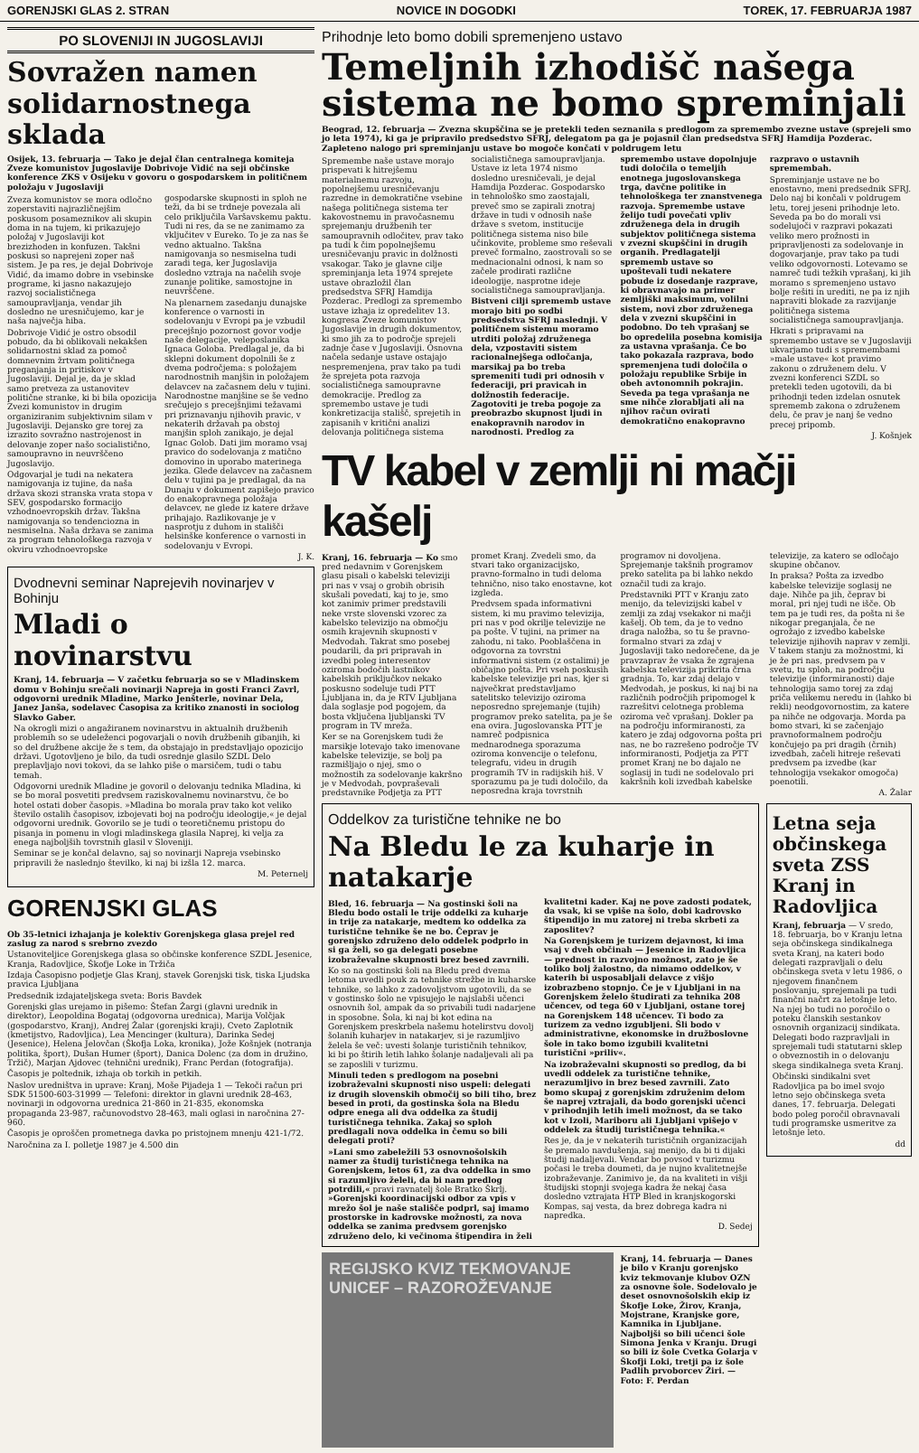GORENJSKI GLAS 2. STRAN NOVICE IN DOGODKI TOREK, 17. FEBRUARJA 1987
PO SLOVENIJI IN JUGOSLAVIJI
Sovražen namen solidarnostnega sklada
Osijek, 13. februarja — Tako je dejal član centralnega komiteja Zveze komunistov Jugoslavije Dobrivoje Vidić na seji občinske konference ZKS v Osijeku v govoru o gospodarskem in političnem položaju v Jugoslaviji
Zveza komunistov se mora odločno zoperstaviti najrazličnejšim poskusom posameznikov ali skupin doma in na tujem, ki prikazujejo položaj v Jugoslaviji kot brezizhoden in konfuzen. Takšni poskusi so naprejeni zoper naš sistem. Je pa res, je dejal Dobrivoje Vidić, da imamo dobre in vsebinske programe, ki jasno nakazujejo razvoj socialističnega samoupravljanja, vendar jih dosledno ne uresničujemo, kar je naša največja hiba.
Dobrivoje Vidić je ostro obsodil pobudo, da bi oblikovali nekakšen solidarnostni sklad za pomoč domnevnim žrtvam političnega preganjanja in pritiskov v Jugoslaviji. Dejal je, da je sklad samo pretveza za ustanovitev politične stranke, ki bi bila opozicija Zvezi komunistov in drugim organiziranim subjektivnim silam v Jugoslaviji. Dejansko gre torej za izrazito sovražno nastrojenost in delovanje zoper našo socialistično, samoupravno in neuvrščeno Jugoslavijo.
Odgovarjal je tudi na nekatera namigovanja iz tujine, da naša država skozi stranska vrata stopa v SEV, gospodarsko formacijo vzhodnoevropskih držav. Takšna namigovanja so tendenciozna in nesmiselna. Naša država se zanima za program tehnološkega razvoja v okviru vzhodnoevropske gospodarske skupnosti in sploh ne teži, da bi se trdneje povezala ali celo priključila Varšavskemu paktu. Tudi ni res, da se ne zanimamo za vključitev v Eureko. To je za nas še vedno aktualno. Takšna namigovanja so nesmiselna tudi zaradi tega, ker Jugoslavija dosledno vztraja na načelih svoje zunanje politike, samostojne in neuvrščene.
Na plenarnem zasedanju dunajske konference o varnosti in sodelovanju v Evropi pa je vzbudil precejšnjo pozornost govor vodje naše delegacije, veleposlanika Ignaca Goloba. Predlagal je, da bi sklepni dokument dopolnili še z dvema področjema: s položajem narodnostnih manjšin in položajem delavcev na začasnem delu v tujini. Narodnostne manjšine se še vedno srečujejo s precejšnjimi težavami pri priznavanju njihovih pravic, v nekaterih državah pa obstoj manjšin sploh zanikajo, je dejal Ignac Golob. Dati jim moramo vsaj pravico do sodelovanja z matično domovino in uporabo materinega jezika. Glede delavcev na začasnem delu v tujini pa je predlagal, da na Dunaju v dokument zapišejo pravico do enakopravnega položaja delavcev, ne glede iz katere države prihajajo. Razlikovanje je v nasprotju z duhom in stališči helsinške konference o varnosti in sodelovanju v Evropi.
J. K.
Dvodnevni seminar Naprejevih novinarjev v Bohinju
Mladi o novinarstvu
Kranj, 14. februarja — V začetku februarja so se v Mladinskem domu v Bohinju srečali novinarji Napreja in gosti Franci Zavrl, odgovorni urednik Mladine, Marko Jenšterle, novinar Dela, Janez Janša, sodelavec Časopisa za kritiko znanosti in sociolog Slavko Gaber.
Na okrogli mizi o angažiranem novinarstvu in aktualnih družbenih problemih so se udeleženci pogovarjali o novih družbenih gibanjih, ki so del družbene akcije že s tem, da obstajajo in predstavljajo opozicijo državi. Ugotovljeno je bilo, da tudi osrednje glasilo SZDL Delo preplavljajo novi tokovi, da se lahko piše o marsičem, tudi o tabu temah.
Odgovorni urednik Mladine je govoril o delovanju tednika Mladina, ki se bo moral posvetiti predvsem raziskovalnemu novinarstvu, če bo hotel ostati dober časopis. »Mladina bo morala prav tako kot veliko število ostalih časopisov, izbojevati boj na področju ideologije,« je dejal odgovorni urednik. Govorilo se je tudi o teoretičnemu pristopu do pisanja in pomenu in vlogi mladinskega glasila Naprej, ki velja za enega najboljših tovrstnih glasil v Sloveniji.
Seminar se je končal delavno, saj so novinarji Napreja vsebinsko pripravili že naslednjo številko, ki naj bi izšla 12. marca.
M. Peternelj
GORENJSKI GLAS
Ob 35-letnici izhajanja je kolektiv Gorenjskega glasa prejel red zaslug za narod s srebrno zvezdo
Ustanoviteljice Gorenjskega glasa so občinske konference SZDL Jesenice, Kranja, Radovljice, Škofje Loke in Tržiča
Izdaja Časopisno podjetje Glas Kranj, stavek Gorenjski tisk, tiska Ljudska pravica Ljubljana
Predsednik izdajateljskega sveta: Boris Bavdek
Gorenjski glas urejamo in pišemo: Štefan Žargi (glavni urednik in direktor), Leopoldina Bogataj (odgovorna urednica), Marija Volčjak (gospodarstvo, Kranj), Andrej Žalar (gorenjski kraji), Cveto Zaplotnik (kmetijstvo, Radovljica), Lea Mencinger (kultura), Darinka Sedej (Jesenice), Helena Jelovčan (Škofja Loka, kronika), Jože Košnjek (notranja politika, šport), Dušan Humer (šport), Danica Dolenc (za dom in družino, Tržič), Marjan Ajdovec (tehnični urednik), Franc Perdan (fotografija).
Časopis je poltednik, izhaja ob torkih in petkih.
Naslov uredništva in uprave: Kranj, Moše Pijadeja 1 — Tekoči račun pri SDK 51500-603-31999 — Telefoni: direktor in glavni urednik 28-463, novinarji in odgovorna urednica 21-860 in 21-835, ekonomska propaganda 23-987, računovodstvo 28-463, mali oglasi in naročnina 27-960.
Časopis je oproščen prometnega davka po pristojnem mnenju 421-1/72.
Naročnina za I. polletje 1987 je 4.500 din
Prihodnje leto bomo dobili spremenjeno ustavo
Temeljnih izhodišč našega sistema ne bomo spreminjali
Beograd, 12. februarja — Zvezna skupščina se je pretekli teden seznanila s predlogom za spremembo zvezne ustave (sprejeli smo jo leta 1974), ki ga je pripravilo predsedstvo SFRJ, delegatom pa ga je pojasnil član predsedstva SFRJ Hamdija Pozderac. Zapleteno nalogo pri spreminjanju ustave bo mogoče končati v poldrugem letu
Spremembe naše ustave morajo prispevati k hitrejšemu materialnemu razvoju, popolnejšemu uresničevanju razredne in demokratične vsebine našega političnega sistema ter kakovostnemu in pravočasnemu sprejemanju družbenih ter samoupravnih odločitev, prav tako pa tudi k čim popolnejšemu uresničevanju pravic in dolžnosti vsakogar. Tako je glavne cilje spreminjanja leta 1974 sprejete ustave obrazložil član predsedstva SFRJ Hamdija Pozderac. Predlogi za spremembo ustave izhaja iz opredelitev 13. kongresa Zveze komunistov Jugoslavije in drugih dokumentov, ki smo jih za to področje sprejeli zadnje čase v Jugoslaviji. Osnovna načela sedanje ustave ostajajo nespremenjena, prav tako pa tudi že sprejeta pota razvoja socialističnega samoupravne demokracije. Predlog za spremembo ustave je tudi konkretizacija stališč, sprejetih in zapisanih v kritični analizi delovanja političnega sistema socialističnega samoupravljanja. Ustave iz leta 1974 nismo dosledno uresničevali, je dejal Hamdija Pozderac. Gospodarsko in tehnološko smo zaostajali, preveč smo se zapirali znotraj države in tudi v odnosih naše države s svetom, institucije političnega sistema niso bile učinkovite, probleme smo reševali preveč formalno, zaostrovali so se mednacionalni odnosi, k nam so začele prodirati različne ideologije, nasprotne ideje socialističnega samoupravljanja.
Bistveni cilji sprememb ustave morajo biti po sodbi predsedstva SFRJ naslednji. V političnem sistemu moramo utrditi položaj združenega dela, vzpostaviti sistem racionalnejšega odločanja, marsikaj pa bo treba spremeniti tudi pri odnosih v federaciji, pri pravicah in dolžnostih federacije. Zagotoviti je treba pogoje za preobrazbo skupnost ljudi in enakopravnih narodov in narodnosti. Predlog za spremembo ustave dopolnjuje tudi določila o temeljih enotnega jugoslovanskega trga, davčne politike in tehnološkega ter znanstvenega razvoja. Spremembe ustave želijo tudi povečati vpliv združenega dela in drugih subjektov političnega sistema v zvezni skupščini in drugih organih. Predlagatelji sprememb ustave so upoštevali tudi nekatere pobude iz dosedanje razprave, ki obravnavajo na primer zemljiški maksimum, volilni sistem, novi zbor združenega dela v zvezni skupščini in podobno. Do teh vprašanj se bo opredelila posebna komisija za ustavna vprašanja. Če bo tako pokazala razprava, bodo spremenjena tudi določila o položaju republike Srbije in obeh avtonomnih pokrajin. Seveda pa tega vprašanja ne sme nihče zlorabljati ali na njihov račun ovirati demokratično enakopravno razpravo o ustavnih spremembah.
Spreminjanje ustave ne bo enostavno, meni predsednik SFRJ. Delo naj bi končali v poldrugem letu, torej jeseni prihodnje leto. Seveda pa bo do morali vsi sodelujoči v razpravi pokazati veliko mero prožnosti in pripravljenosti za sodelovanje in dogovarjanje, prav tako pa tudi veliko odgovornosti. Lotevamo se namreč tudi težkih vprašanj, ki jih moramo s spremenjeno ustavo bolje rešiti in urediti, ne pa iz njih napraviti blokade za razvijanje političnega sistema socialističnega samoupravljanja.
Hkrati s pripravami na spremembo ustave se v Jugoslaviji ukvarjamo tudi s spremembami »male ustave« kot pravimo zakonu o združenem delu. V zvezni konferenci SZDL so pretekli teden ugotovili, da bi prihodnji teden izdelan osnutek sprememb zakona o združenem delu, če prav je nanj še vedno precej pripomb.
J. Košnjek
TV kabel v zemlji ni mačji kašelj
Kranj, 16. februarja — Ko smo pred nedavnim v Gorenjskem glasu pisali o kabelski televiziji pri nas v vsaj o grobih obrisih skušali povedati, kaj to je, smo kot zanimiv primer predstavili neke vrste slovenski vzorec za kabelsko televizijo na območju osmih krajevnih skupnosti v Medvodah. Takrat smo posebej poudarili, da pri pripravah in izvedbi poleg interesentov oziroma bodočih lastnikov kabelskih priključkov nekako poskusno sodeluje tudi PTT Ljubljana in, da je RTV Ljubljana dala soglasje pod pogojem, da bosta vključena ljubljanski TV program in TV mreža.
Ker se na Gorenjskem tudi že marsikje lotevajo tako imenovane kabelske televizije, se bolj pa razmišljajo o njej, smo o možnostih za sodelovanje kakršno je v Medvodah, povpraševali predstavnike Podjetja za PTT promet Kranj. Zvedeli smo, da stvari tako organizacijsko, pravno-formalno in tudi deloma tehnično, niso tako enostavne, kot izgleda.
Predvsem spada informativni sistem, ki mu pravimo televizija, pri nas v pod okrilje televizije ne pa pošte. V tujini, na primer na zahodu, ni tako. Pooblaščena in odgovorna za tovrstni informativni sistem (z ostalimi) je običajno pošta. Pri vseh poskusih kabelske televizije pri nas, kjer si največkrat predstavljamo satelitsko televizijo oziroma neposredno sprejemanje (tujih) programov preko satelita, pa je še ena ovira. Jugoslovanska PTT je namreč podpisnica mednarodnega sporazuma oziroma konvencije o telefonu, telegrafu, videu in drugih programih TV in radijskih hiš. V sporazumu pa je tudi določilo, da neposredna kraja tovrstnih programov ni dovoljena. Sprejemanje takšnih programov preko satelita pa bi lahko nekdo označil tudi za krajo.
Predstavniki PTT v Kranju zato menijo, da televizijski kabel v zemlji za zdaj vsekakor ni mačji kašelj. Ob tem, da je to vedno draga naložba, so tu še pravno-formalno stvari za zdaj v Jugoslaviji tako nedorečene, da je pravzaprav že vsaka že zgrajena kabelska televizija prikrita črna gradnja. To, kar zdaj delajo v Medvodah, je poskus, ki naj bi na različnih področjih pripomogel k razrešitvi celotnega problema oziroma več vprašanj. Dokler pa na področju informiranosti, za katero je zdaj odgovorna pošta pri nas, ne bo razrešeno področje TV informiranosti, Podjetja za PTT promet Kranj ne bo dajalo ne soglasij in tudi ne sodelovalo pri kakršnih koli izvedbah kabelske televizije, za katero se odločajo skupine občanov.
In praksa? Pošta za izvedbo kabelske televizije soglasij ne daje. Nihče pa jih, čeprav bi moral, pri njej tudi ne išče. Ob tem pa je tudi res, da pošta ni še nikogar preganjala, če ne ogrožajo z izvedbo kabelske televizije njihovih naprav v zemlji. V takem stanju za možnostmi, ki je že pri nas, predvsem pa v svetu, tu sploh, na področju televizije (informiranosti) daje tehnologija samo torej za zdaj priča velikemu neredu in (lahko bi rekli) neodgovornostim, za katere pa nihče ne odgovarja. Morda pa bomo stvari, ki se začenjajo pravnoformalnem področju končujejo pa pri dragih (črnih) izvedbah, začeli hitreje reševati predvsem pa izvedbe (kar tehnologija vsekakor omogoča) poenotili.
A. Žalar
Oddelkov za turistične tehnike ne bo
Na Bledu le za kuharje in natakarje
Bled, 16. februarja — Na gostinski šoli na Bledu bodo ostali le trije oddelki za kuharje in trije za natakarje, medtem ko oddelka za turistične tehnike še ne bo. Čeprav je gorenjsko združeno delo oddelek podprlo in si ga želi, so ga delegati posebne izobraževalne skupnosti brez besed zavrnili.
Ko so na gostinski šoli na Bledu pred dvema letoma uvedli pouk za tehnike strežbe in kuharske tehnike, so lahko z zadovoljstvom ugotovili, da se v gostinsko šolo ne vpisujejo le najslabši učenci osnovnih šol, ampak da so privabili tudi nadarjene in sposobne. Šola, ki naj bi kot edina na Gorenjskem preskrbela našemu hotelirstvu dovolj šolanih kuharjev in natakarjev, si je razumljivo želela še več: uvesti šolanje turističnih tehnikov, ki bi po štirih letih lahko šolanje nadaljevali ali pa se zaposlili v turizmu.
Minuli teden s predlogom na posebni izobraževalni skupnosti niso uspeli: delegati iz drugih slovenskih območij so bili tiho, brez besed in proti, da gostinska šola na Bledu odpre enega ali dva oddelka za študij turističnega tehnika. Zakaj so sploh predlagali nova oddelka in čemu so bili delegati proti?
»Lani smo zabeležili 53 osnovnošolskih namer za študij turističnega tehnika na Gorenjskem, letos 61, za dva oddelka in smo si razumljivo želeli, da bi nam predlog potrdili,« pravi ravnatelj šole Bratko Škrlj. »Gorenjski koordinacijski odbor za vpis v mrežo šol je naše stališče podprl, saj imamo prostorske in kadrovske možnosti, za nova oddelka se zanima predvsem gorenjsko združeno delo, ki večinoma štipendira in želi kvalitetni kader. Kaj ne pove zadosti podatek, da vsak, ki se vpiše na šolo, dobi kadrovsko štipendijo in mu zatorej ni treba skrbeti za zaposlitev?
Na Gorenjskem je turizem dejavnost, ki ima vsaj v dveh občinah — Jesenice in Radovljica — prednost in razvojno možnost, zato je še toliko bolj žalostno, da nimamo oddelkov, v katerih bi usposabljali delavce z višjo izobrazbeno stopnjo. Če je v Ljubljani in na Gorenjskem želelo študirati za tehnika 208 učencev, od tega 60 v Ljubljani, ostane torej na Gorenjskem 148 učencev. Ti bodo za turizem za vedno izgubljeni. Šli bodo v administrativne, ekonomske in družboslovne šole in tako bomo izgubili kvalitetni turistični »priliv«.
Na izobraževalni skupnosti so predlog, da bi uvedli oddelek za turistične tehnike, nerazumljivo in brez besed zavrnili. Zato bomo skupaj z gorenjskim združenim delom še naprej vztrajali, da bodo gorenjski učenci v prihodnjih letih imeli možnost, da se tako kot v Izoli, Mariboru ali Ljubljani vpišejo v oddelek za študij turističnega tehnika.«
Res je, da je v nekaterih turističnih organizacijah še premalo navdušenja, saj menijo, da bi ti dijaki študij nadaljevali. Vendar bo povsod v turizmu počasi le treba doumeti, da je nujno kvalitetnejše izobraževanje. Zanimivo je, da na kvaliteti in višji študijski stopnji svojega kadra že nekaj časa dosledno vztrajata HTP Bled in kranjskogorski Kompas, saj vesta, da brez dobrega kadra ni napredka.
D. Sedej
REGIJSKO KVIZ TEKMOVANJE UNICEF – RAZOROŽEVANJE
Kranj, 14. februarja — Danes je bilo v Kranju gorenjsko kviz tekmovanje klubov OZN za osnovne šole. Sodelovalo je deset osnovnošolskih ekip iz Škofje Loke, Žirov, Kranja, Mojstrane, Kranjske gore, Kamnika in Ljubljane. Najboljši so bili učenci šole Simona Jenka v Kranju. Drugi so bili iz šole Cvetka Golarja v Škofji Loki, tretji pa iz šole Padlih prvoborcev Žiri. — Foto: F. Perdan
Letna seja občinskega sveta ZSS Kranj in Radovljica
Kranj, februarja — V sredo, 18. februarja, bo v Kranju letna seja občinskega sindikalnega sveta Kranj, na kateri bodo delegati razpravljali o delu občinskega sveta v letu 1986, o njegovem finančnem poslovanju, sprejemali pa tudi finančni načrt za letošnje leto. Na njej bo tudi no poročilo o poteku članskih sestankov osnovnih organizacij sindikata. Delegati bodo razpravljali in sprejemali tudi statutarni sklep o obveznostih in o delovanju skega sindikalnega sveta Kranj.
Občinski sindikalni svet Radovljica pa bo imel svojo letno sejo občinskega sveta danes, 17. februarja. Delegati bodo poleg poročil obravnavali tudi programske usmeritve za letošnje leto.
dd